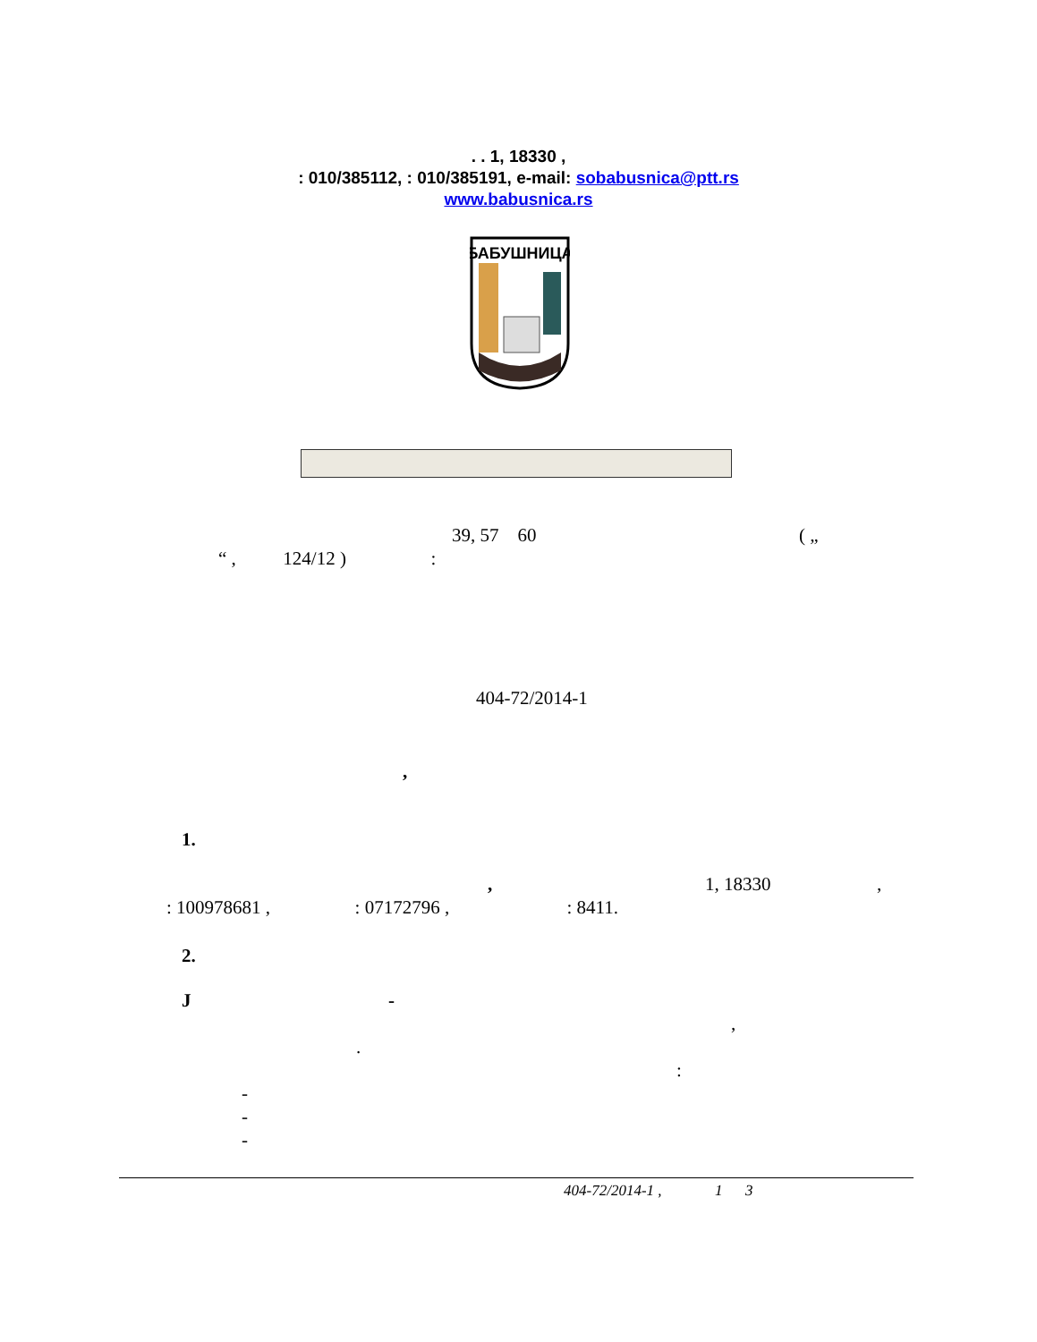. . 1, 18330 ,
: 010/385112, : 010/385191, e-mail: sobabusnica@ptt.rs
www.babusnica.rs
БАБУШНИЦА
39, 57 60
( „
“ , 124/12 ) :
404-72/2014-1
,
1.
,
1, 18330
,
: 100978681 , : 07172796 , : 8411.
2.
J -
,
.
:
-
-
-
404-72/2014-1 , 1 3